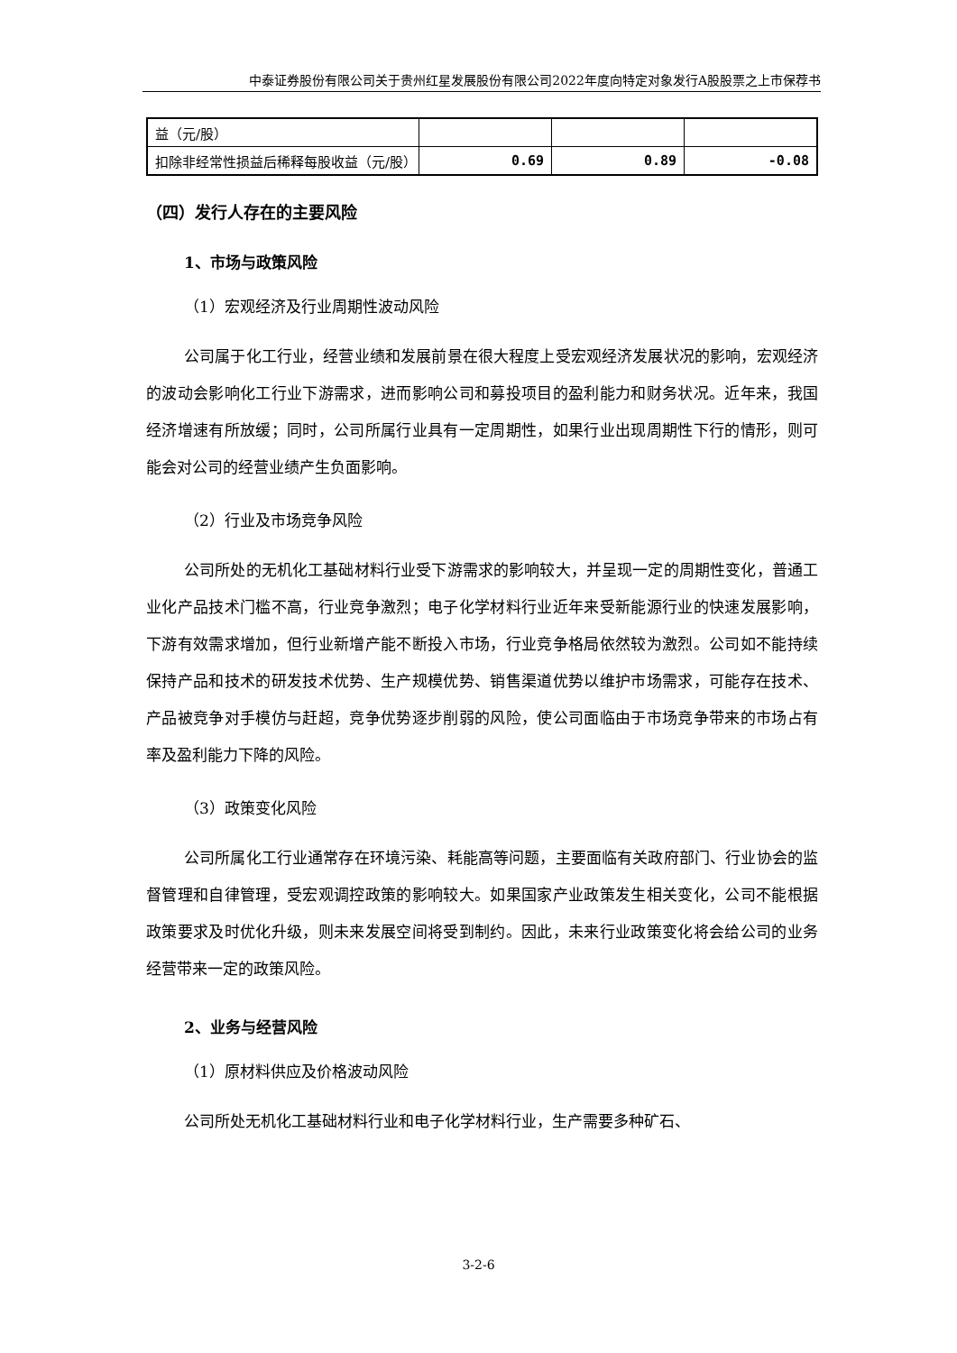中泰证券股份有限公司关于贵州红星发展股份有限公司2022年度向特定对象发行A股股票之上市保荐书
| 益（元/股） | | | |
| 扣除非经常性损益后稀释每股收益（元/股） | 0.69 | 0.89 | -0.08 |
（四）发行人存在的主要风险
1、市场与政策风险
（1）宏观经济及行业周期性波动风险
公司属于化工行业，经营业绩和发展前景在很大程度上受宏观经济发展状况的影响，宏观经济的波动会影响化工行业下游需求，进而影响公司和募投项目的盈利能力和财务状况。近年来，我国经济增速有所放缓；同时，公司所属行业具有一定周期性，如果行业出现周期性下行的情形，则可能会对公司的经营业绩产生负面影响。
（2）行业及市场竞争风险
公司所处的无机化工基础材料行业受下游需求的影响较大，并呈现一定的周期性变化，普通工业化产品技术门槛不高，行业竞争激烈；电子化学材料行业近年来受新能源行业的快速发展影响，下游有效需求增加，但行业新增产能不断投入市场，行业竞争格局依然较为激烈。公司如不能持续保持产品和技术的研发技术优势、生产规模优势、销售渠道优势以维护市场需求，可能存在技术、产品被竞争对手模仿与赶超，竞争优势逐步削弱的风险，使公司面临由于市场竞争带来的市场占有率及盈利能力下降的风险。
（3）政策变化风险
公司所属化工行业通常存在环境污染、耗能高等问题，主要面临有关政府部门、行业协会的监督管理和自律管理，受宏观调控政策的影响较大。如果国家产业政策发生相关变化，公司不能根据政策要求及时优化升级，则未来发展空间将受到制约。因此，未来行业政策变化将会给公司的业务经营带来一定的政策风险。
2、业务与经营风险
（1）原材料供应及价格波动风险
公司所处无机化工基础材料行业和电子化学材料行业，生产需要多种矿石、
3-2-6